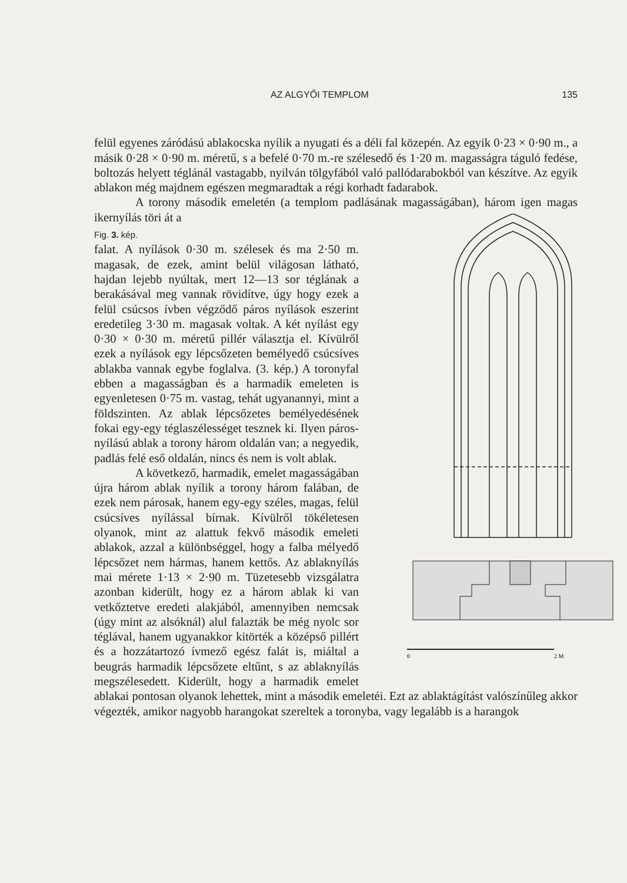AZ ALGYŐI TEMPLOM 135
felül egyenes záródású ablakocska nyílik a nyugati és a déli fal közepén. Az egyik 0·23 × 0·90 m., a másik 0·28 × 0·90 m. méretű, s a befelé 0·70 m.-re szélesedő és 1·20 m. magasságra táguló fedése, boltozás helyett téglánál vastagabb, nyilván tölgyfából való pallódarabokból van készítve. Az egyik ablakon még majdnem egészen megmaradtak a régi korhadt fadarabok.
A torony második emeletén (a templom padlásának magasságában), három igen magas ikernyílás töri át a
0
2 M
Fig. 3. kép.
falat. A nyílások 0·30 m. szélesek és ma 2·50 m. magasak, de ezek, amint belül világosan látható, hajdan lejebb nyúltak, mert 12—13 sor téglának a berakásával meg vannak rövidítve, úgy hogy ezek a felül csúcsos ívben végződő páros nyílások eszerint eredetileg 3·30 m. magasak voltak. A két nyílást egy 0·30 × 0·30 m. méretű pillér választja el. Kívülről ezek a nyílások egy lépcsőzeten bemélyedő csúcsíves ablakba vannak egybe foglalva. (3. kép.) A toronyfal ebben a magasságban és a harmadik emeleten is egyenletesen 0·75 m. vastag, tehát ugyanannyi, mint a földszinten. Az ablak lépcsőzetes bemélyedésének fokai egy-egy téglaszélességet tesznek ki. Ilyen páros-nyílású ablak a torony három oldalán van; a negyedik, padlás felé eső oldalán, nincs és nem is volt ablak.
A következő, harmadik, emelet magasságában újra három ablak nyílik a torony három falában, de ezek nem párosak, hanem egy-egy széles, magas, felül csúcsíves nyílással bírnak. Kívülről tökéletesen olyanok, mint az alattuk fekvő második emeleti ablakok, azzal a különbséggel, hogy a falba mélyedő lépcsőzet nem hármas, hanem kettős. Az ablaknyílás mai mérete 1·13 × 2·90 m. Tüzetesebb vizsgálatra azonban kiderült, hogy ez a három ablak ki van vetkőztetve eredeti alakjából, amennyiben nemcsak (úgy mint az alsóknál) alul falazták be még nyolc sor téglával, hanem ugyanakkor kitörték a középső pillért és a hozzátartozó ívmező egész falát is, miáltal a beugrás harmadik lépcsőzete eltűnt, s az ablaknyílás megszélesedett. Kiderült, hogy a harmadik emelet ablakai pontosan olyanok lehettek, mint a második emeletéi. Ezt az ablaktágítást valószínűleg akkor végezték, amikor nagyobb harangokat szereltek a toronyba, vagy legalább is a harangok